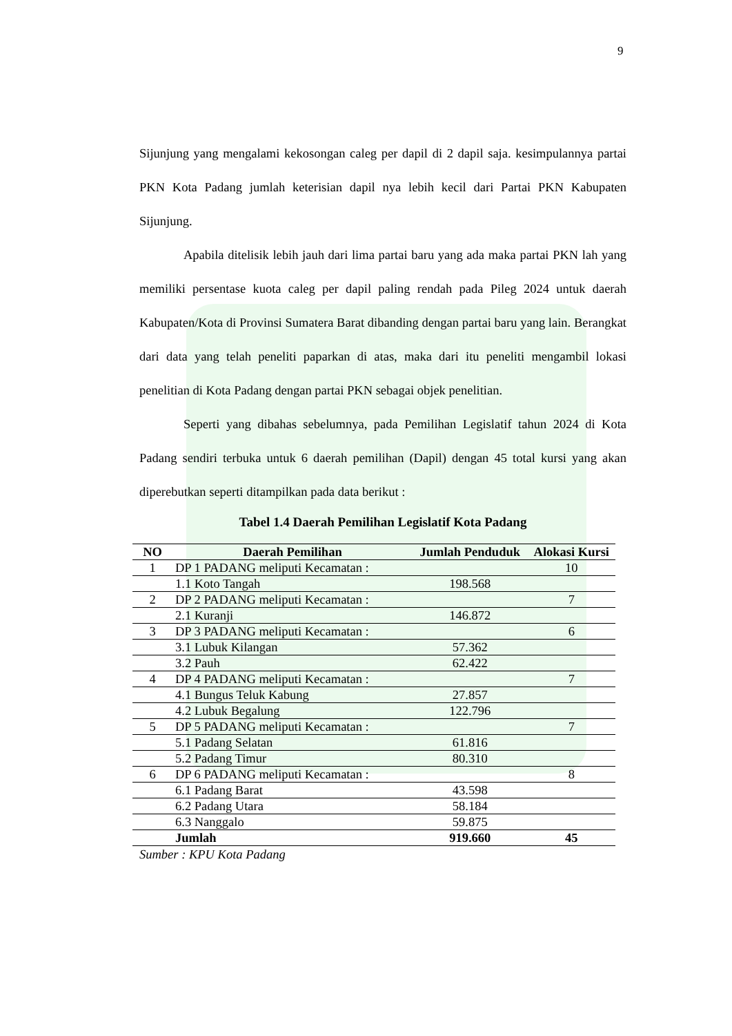9
Sijunjung yang mengalami kekosongan caleg per dapil di 2 dapil saja. kesimpulannya partai PKN Kota Padang jumlah keterisian dapil nya lebih kecil dari Partai PKN Kabupaten Sijunjung.
Apabila ditelisik lebih jauh dari lima partai baru yang ada maka partai PKN lah yang memiliki persentase kuota caleg per dapil paling rendah pada Pileg 2024 untuk daerah Kabupaten/Kota di Provinsi Sumatera Barat dibanding dengan partai baru yang lain. Berangkat dari data yang telah peneliti paparkan di atas, maka dari itu peneliti mengambil lokasi penelitian di Kota Padang dengan partai PKN sebagai objek penelitian.
Seperti yang dibahas sebelumnya, pada Pemilihan Legislatif tahun 2024 di Kota Padang sendiri terbuka untuk 6 daerah pemilihan (Dapil) dengan 45 total kursi yang akan diperebutkan seperti ditampilkan pada data berikut :
Tabel 1.4 Daerah Pemilihan Legislatif Kota Padang
| NO | Daerah Pemilihan | Jumlah Penduduk | Alokasi Kursi |
| --- | --- | --- | --- |
| 1 | DP 1 PADANG meliputi Kecamatan : | | 10 |
| | 1.1 Koto Tangah | 198.568 | |
| 2 | DP 2 PADANG meliputi Kecamatan : | | 7 |
| | 2.1 Kuranji | 146.872 | |
| 3 | DP 3 PADANG meliputi Kecamatan : | | 6 |
| | 3.1 Lubuk Kilangan | 57.362 | |
| | 3.2 Pauh | 62.422 | |
| 4 | DP 4 PADANG meliputi Kecamatan : | | 7 |
| | 4.1 Bungus Teluk Kabung | 27.857 | |
| | 4.2 Lubuk Begalung | 122.796 | |
| 5 | DP 5 PADANG meliputi Kecamatan : | | 7 |
| | 5.1 Padang Selatan | 61.816 | |
| | 5.2 Padang Timur | 80.310 | |
| 6 | DP 6 PADANG meliputi Kecamatan : | | 8 |
| | 6.1 Padang Barat | 43.598 | |
| | 6.2 Padang Utara | 58.184 | |
| | 6.3 Nanggalo | 59.875 | |
| | Jumlah | 919.660 | 45 |
Sumber : KPU Kota Padang